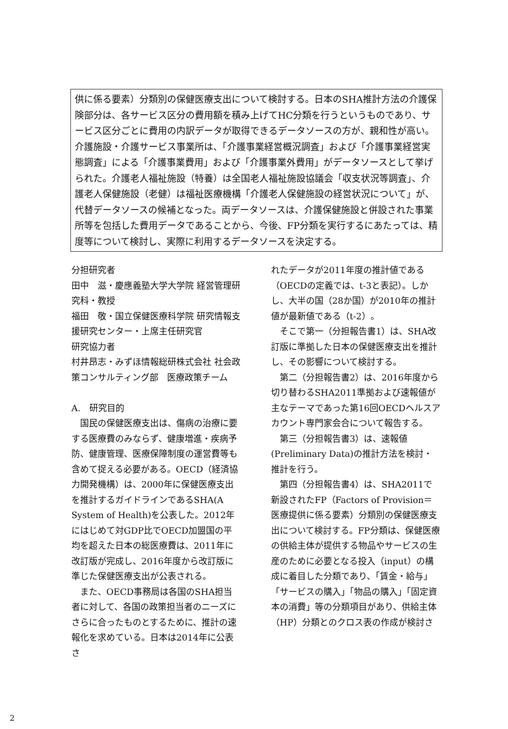供に係る要素）分類別の保健医療支出について検討する。日本のSHA推計方法の介護保険部分は、各サービス区分の費用額を積み上げてHC分類を行うというものであり、サービス区分ごとに費用の内訳データが取得できるデータソースの方が、親和性が高い。介護施設・介護サービス事業所は、「介護事業経営概況調査」および「介護事業経営実態調査」による「介護事業費用」および「介護事業外費用」がデータソースとして挙げられた。介護老人福祉施設（特養）は全国老人福祉施設協議会「収支状況等調査」、介護老人保健施設（老健）は福祉医療機構「介護老人保健施設の経営状況について」が、代替データソースの候補となった。両データソースは、介護保健施設と併設された事業所等を包括した費用データであることから、今後、FP分類を実行するにあたっては、精度等について検討し、実際に利用するデータソースを決定する。
分担研究者
田中　滋・慶應義塾大学大学院 経営管理研究科・教授
福田　敬・国立保健医療科学院 研究情報支援研究センター・上席主任研究官
研究協力者
村井昂志・みずほ情報総研株式会社 社会政策コンサルティング部　医療政策チーム
A.　研究目的
　国民の保健医療支出は、傷病の治療に要する医療費のみならず、健康増進・疾病予防、健康管理、医療保障制度の運営費等も含めて捉える必要がある。OECD（経済協力開発機構）は、2000年に保健医療支出を推計するガイドラインであるSHA(A System of Health)を公表した。2012年にはじめて対GDP比でOECD加盟国の平均を超えた日本の総医療費は、2011年に改訂版が完成し、2016年度から改訂版に準じた保健医療支出が公表される。
　また、OECD事務局は各国のSHA担当者に対して、各国の政策担当者のニーズにさらに合ったものとするために、推計の速報化を求めている。日本は2014年に公表さ
れたデータが2011年度の推計値である（OECDの定義では、t-3と表記）。しかし、大半の国（28か国）が2010年の推計値が最新値である（t-2）。
　そこで第一（分担報告書1）は、SHA改訂版に準拠した日本の保健医療支出を推計し、その影響について検討する。
　第二（分担報告書2）は、2016年度から切り替わるSHA2011準拠および速報値が主なテーマであった第16回OECDヘルスアカウント専門家会合について報告する。
　第三（分担報告書3）は、速報値(Preliminary Data)の推計方法を検討・推計を行う。
　第四（分担報告書4）は、SHA2011で新設されたFP（Factors of Provision＝医療提供に係る要素）分類別の保健医療支出について検討する。FP分類は、保健医療の供給主体が提供する物品やサービスの生産のために必要となる投入（input）の構成に着目した分類であり、「賃金・給与」「サービスの購入」「物品の購入」「固定資本の消費」等の分類項目があり、供給主体（HP）分類とのクロス表の作成が検討さ
2